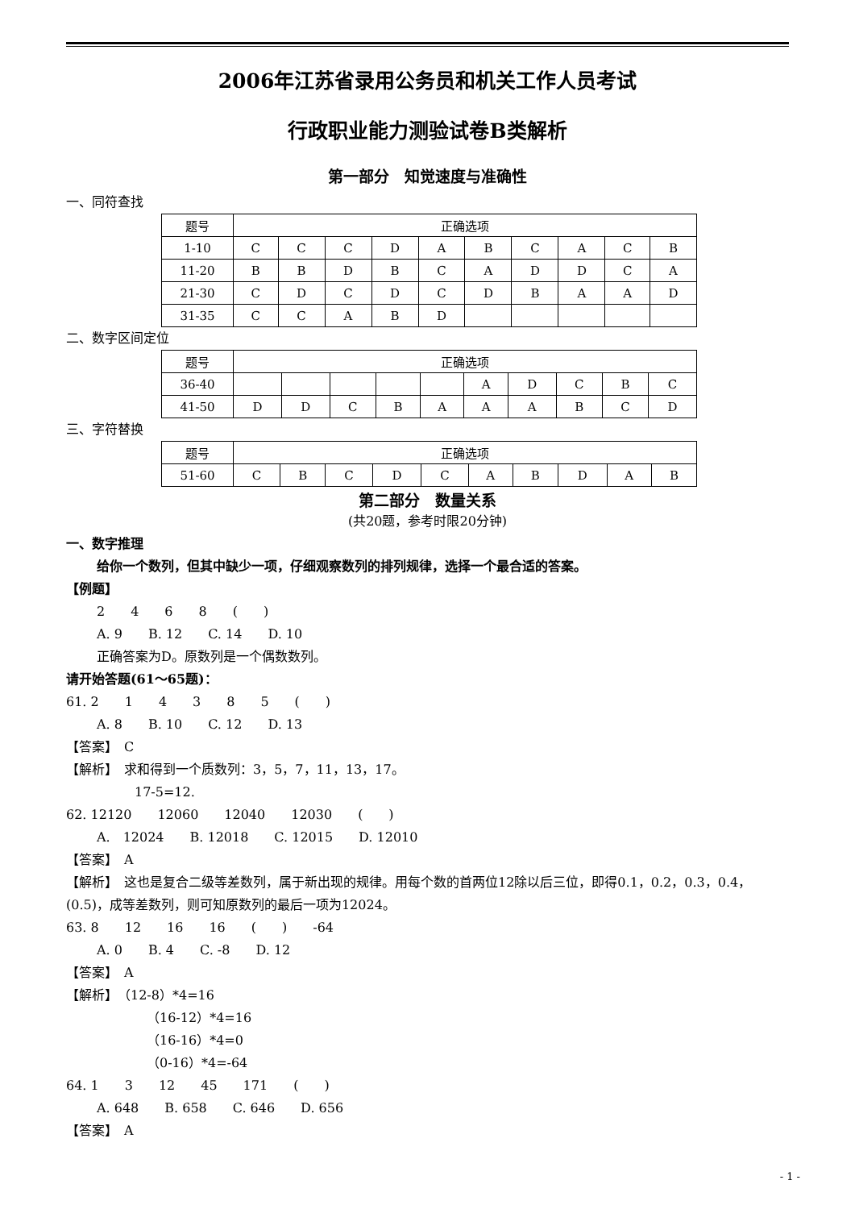2006年江苏省录用公务员和机关工作人员考试
行政职业能力测验试卷B类解析
第一部分　知觉速度与准确性
一、同符查找
| 题号 | 正确选项 | | | | | | | | | |
| 1-10 | C | C | C | D | A | B | C | A | C | B |
| 11-20 | B | B | D | B | C | A | D | D | C | A |
| 21-30 | C | D | C | D | C | D | B | A | A | D |
| 31-35 | C | C | A | B | D | | | | | |
二、数字区间定位
| 题号 | 正确选项 | | | | | | | | | |
| 36-40 | | | | | | A | D | C | B | C |
| 41-50 | D | D | C | B | A | A | A | B | C | D |
三、字符替换
| 题号 | 正确选项 | | | | | | | | | |
| 51-60 | C | B | C | D | C | A | B | D | A | B |
第二部分　数量关系
(共20题，参考时限20分钟)
一、数字推理
给你一个数列，但其中缺少一项，仔细观察数列的排列规律，选择一个最合适的答案。
【例题】
2　　4　　6　　8　　(　　)
A. 9　　B. 12　　C. 14　　D. 10
正确答案为D。原数列是一个偶数数列。
请开始答题(61～65题)：
61. 2　　1　　4　　3　　8　　5　　(　　)
A. 8　　B. 10　　C. 12　　D. 13
【答案】　C
【解析】　求和得到一个质数列：3，5，7，11，13，17。
17-5=12.
62. 12120　　12060　　12040　　12030　　(　　)
A.　12024　　B. 12018　　C. 12015　　D. 12010
【答案】　A
【解析】　这也是复合二级等差数列，属于新出现的规律。用每个数的首两位12除以后三位，即得0.1，0.2，0.3，0.4，(0.5)，成等差数列，则可知原数列的最后一项为12024。
63. 8　　12　　16　　16　　(　　)　　-64
A. 0　　B. 4　　C. -8　　D. 12
【答案】　A
【解析】　（12-8）*4=16
（16-12）*4=16
（16-16）*4=0
（0-16）*4=-64
64. 1　　3　　12　　45　　171　　(　　)
A. 648　　B. 658　　C. 646　　D. 656
【答案】　A
- 1 -